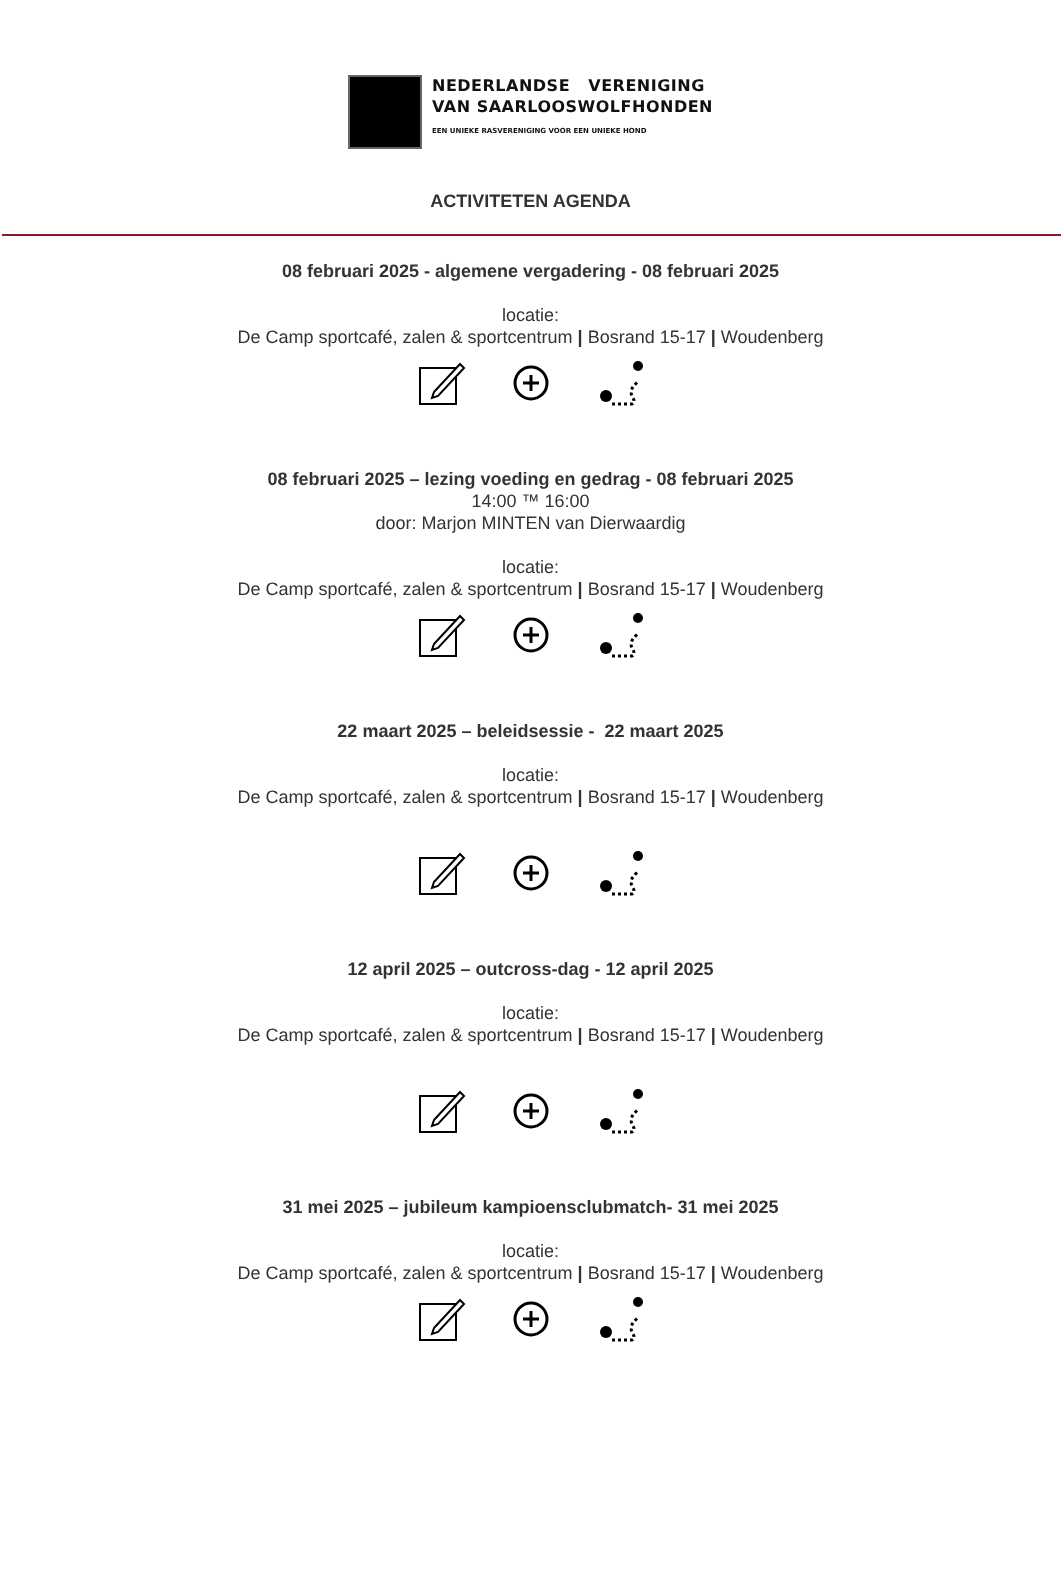NEDERLANDSE VERENIGING
VAN SAARLOOSWOLFHONDEN
EEN UNIEKE RASVERENIGING VOOR EEN UNIEKE HOND
ACTIVITETEN AGENDA
08 februari 2025 - algemene vergadering - 08 februari 2025
locatie:
De Camp sportcafé, zalen & sportcentrum | Bosrand 15-17 | Woudenberg
08 februari 2025 – lezing voeding en gedrag - 08 februari 2025
14:00 ™ 16:00
door: Marjon MINTEN van Dierwaardig
locatie:
De Camp sportcafé, zalen & sportcentrum | Bosrand 15-17 | Woudenberg
22 maart 2025 – beleidsessie - 22 maart 2025
locatie:
De Camp sportcafé, zalen & sportcentrum | Bosrand 15-17 | Woudenberg
12 april 2025 – outcross-dag - 12 april 2025
locatie:
De Camp sportcafé, zalen & sportcentrum | Bosrand 15-17 | Woudenberg
31 mei 2025 – jubileum kampioensclubmatch- 31 mei 2025
locatie:
De Camp sportcafé, zalen & sportcentrum | Bosrand 15-17 | Woudenberg